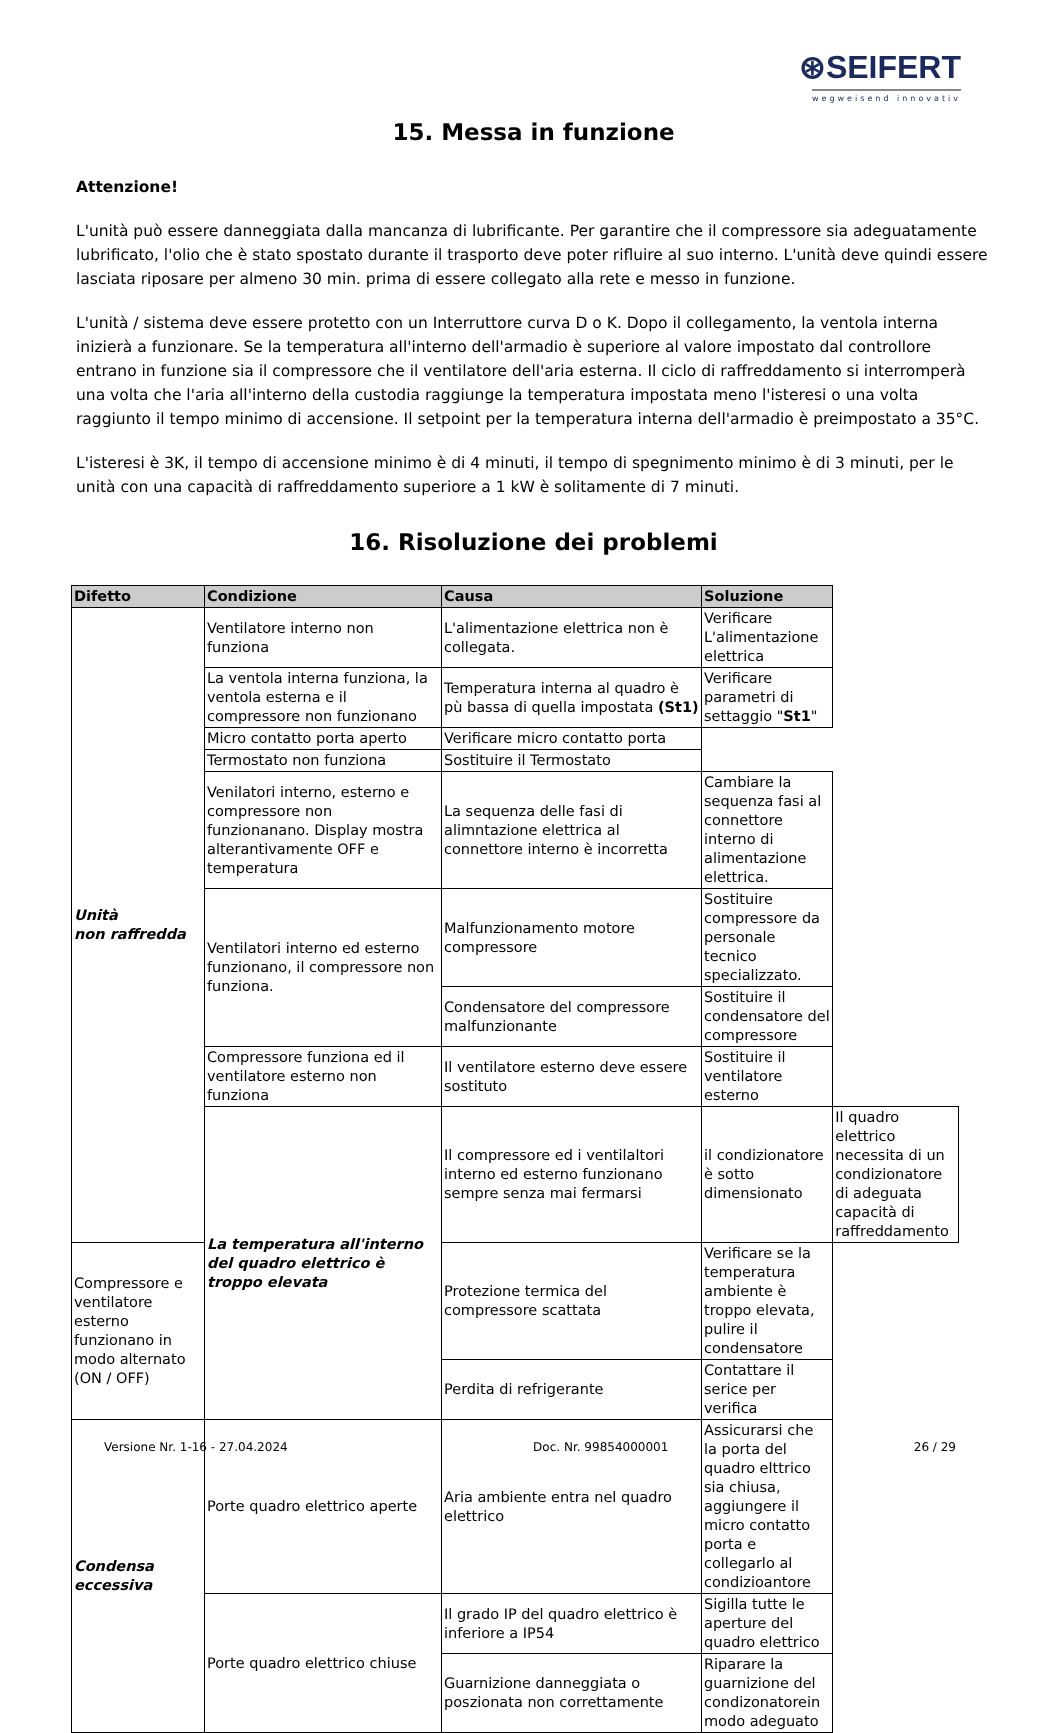⊛SEIFERT
wegweisend innovativ
15. Messa in funzione
Attenzione!
L'unità può essere danneggiata dalla mancanza di lubrificante. Per garantire che il compressore sia adeguatamente lubrificato, l'olio che è stato spostato durante il trasporto deve poter rifluire al suo interno. L'unità deve quindi essere lasciata riposare per almeno 30 min. prima di essere collegato alla rete e messo in funzione.
L'unità / sistema deve essere protetto con un Interruttore curva D o K. Dopo il collegamento, la ventola interna inizierà a funzionare. Se la temperatura all'interno dell'armadio è superiore al valore impostato dal controllore entrano in funzione sia il compressore che il ventilatore dell'aria esterna. Il ciclo di raffreddamento si interromperà una volta che l'aria all'interno della custodia raggiunge la temperatura impostata meno l'isteresi o una volta raggiunto il tempo minimo di accensione. Il setpoint per la temperatura interna dell'armadio è preimpostato a 35°C.
L'isteresi è 3K, il tempo di accensione minimo è di 4 minuti, il tempo di spegnimento minimo è di 3 minuti, per le unità con una capacità di raffreddamento superiore a 1 kW è solitamente di 7 minuti.
16. Risoluzione dei problemi
| Difetto | Condizione | Causa | Soluzione | |
| --- | --- | --- | --- | --- |
| Unità non raffredda | Ventilatore interno non funziona | L'alimentazione elettrica non è collegata. | Verificare L'alimentazione elettrica | |
| | La ventola interna funziona, la ventola esterna e il compressore non funzionano | Temperatura interna al quadro è pù bassa di quella impostata (St1) | Verificare parametri di settaggio " St1 " | |
| | Micro contatto porta aperto | Verificare micro contatto porta | | |
| | Termostato non funziona | Sostituire il Termostato | | |
| | Venilatori interno, esterno e compressore non funzionanano. Display mostra alterantivamente OFF e temperatura | La sequenza delle fasi di alimntazione elettrica al connettore interno è incorretta | Cambiare la sequenza fasi al connettore interno di alimentazione elettrica. | |
| | Ventilatori interno ed esterno funzionano, il compressore non funziona. | Malfunzionamento motore compressore | Sostituire compressore da personale tecnico specializzato. | |
| | | Condensatore del compressore malfunzionante | Sostituire il condensatore del compressore | |
| | Compressore funziona ed il ventilatore esterno non funziona | Il ventilatore esterno deve essere sostituto | Sostituire il ventilatore esterno | |
| | La temperatura all'interno del quadro elettrico è troppo elevata | Il compressore ed i ventilaltori interno ed esterno funzionano sempre senza mai fermarsi | il condizionatore è sotto dimensionato | Il quadro elettrico necessita di un condizionatore di adeguata capacità di raffreddamento |
| Compressore e ventilatore esterno funzionano in modo alternato (ON / OFF) | | Protezione termica del compressore scattata | Verificare se la temperatura ambiente è troppo elevata, pulire il condensatore | |
| | | Perdita di refrigerante | Contattare il serice per verifica | |
| Condensa eccessiva | Porte quadro elettrico aperte | Aria ambiente entra nel quadro elettrico | Assicurarsi che la porta del quadro elttrico sia chiusa, aggiungere il micro contatto porta e collegarlo al condizioantore | |
| | Porte quadro elettrico chiuse | Il grado IP del quadro elettrico è inferiore a IP54 | Sigilla tutte le aperture del quadro elettrico | |
| | | Guarnizione danneggiata o poszionata non correttamente | Riparare la guarnizione del condizonatorein modo adeguato | |
Versione Nr. 1-16 - 27.04.2024 Doc. Nr. 99854000001 26 / 29